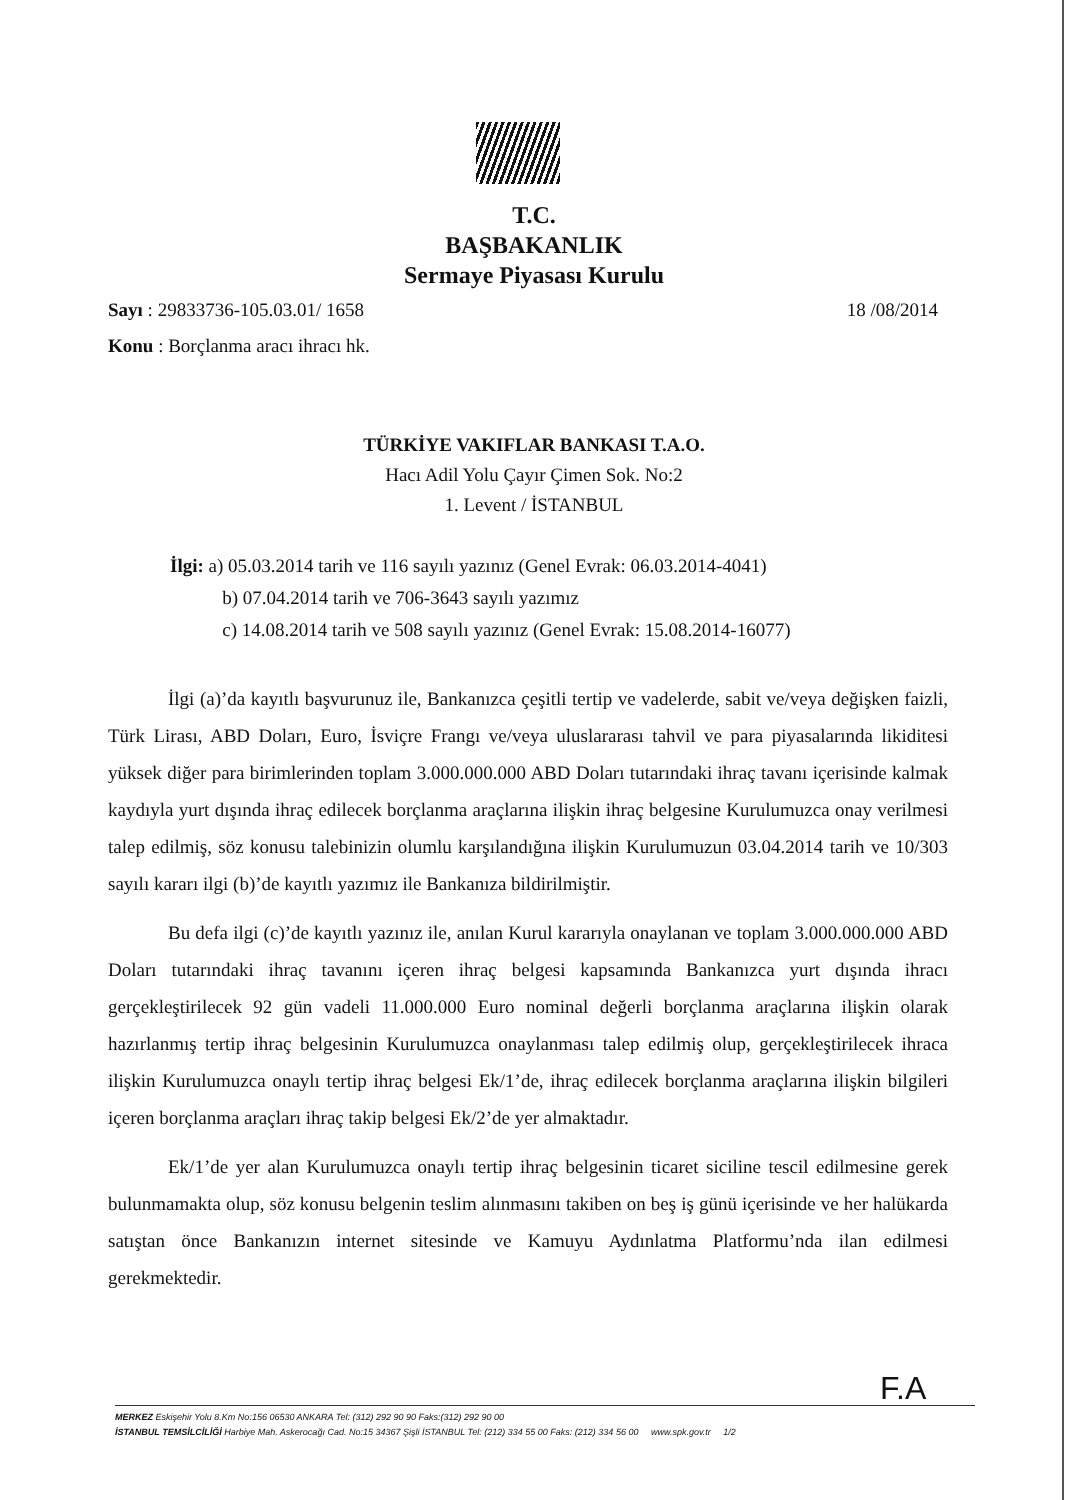T.C.
BAŞBAKANLIK
Sermaye Piyasası Kurulu
18 /08/2014 Sayı : 29833736-105.03.01/ 1658
Konu : Borçlanma aracı ihracı hk.
TÜRKİYE VAKIFLAR BANKASI T.A.O.
Hacı Adil Yolu Çayır Çimen Sok. No:2
1. Levent / İSTANBUL
İlgi: a) 05.03.2014 tarih ve 116 sayılı yazınız (Genel Evrak: 06.03.2014-4041)
b) 07.04.2014 tarih ve 706-3643 sayılı yazımız
c) 14.08.2014 tarih ve 508 sayılı yazınız (Genel Evrak: 15.08.2014-16077)
İlgi (a)’da kayıtlı başvurunuz ile, Bankanızca çeşitli tertip ve vadelerde, sabit ve/veya değişken faizli, Türk Lirası, ABD Doları, Euro, İsviçre Frangı ve/veya uluslararası tahvil ve para piyasalarında likiditesi yüksek diğer para birimlerinden toplam 3.000.000.000 ABD Doları tutarındaki ihraç tavanı içerisinde kalmak kaydıyla yurt dışında ihraç edilecek borçlanma araçlarına ilişkin ihraç belgesine Kurulumuzca onay verilmesi talep edilmiş, söz konusu talebinizin olumlu karşılandığına ilişkin Kurulumuzun 03.04.2014 tarih ve 10/303 sayılı kararı ilgi (b)’de kayıtlı yazımız ile Bankanıza bildirilmiştir.
Bu defa ilgi (c)’de kayıtlı yazınız ile, anılan Kurul kararıyla onaylanan ve toplam 3.000.000.000 ABD Doları tutarındaki ihraç tavanını içeren ihraç belgesi kapsamında Bankanızca yurt dışında ihracı gerçekleştirilecek 92 gün vadeli 11.000.000 Euro nominal değerli borçlanma araçlarına ilişkin olarak hazırlanmış tertip ihraç belgesinin Kurulumuzca onaylanması talep edilmiş olup, gerçekleştirilecek ihraca ilişkin Kurulumuzca onaylı tertip ihraç belgesi Ek/1’de, ihraç edilecek borçlanma araçlarına ilişkin bilgileri içeren borçlanma araçları ihraç takip belgesi Ek/2’de yer almaktadır.
Ek/1’de yer alan Kurulumuzca onaylı tertip ihraç belgesinin ticaret siciline tescil edilmesine gerek bulunmamakta olup, söz konusu belgenin teslim alınmasını takiben on beş iş günü içerisinde ve her halükarda satıştan önce Bankanızın internet sitesinde ve Kamuyu Aydınlatma Platformu’nda ilan edilmesi gerekmektedir.
F.A
MERKEZ Eskişehir Yolu 8.Km No:156 06530 ANKARA Tel: (312) 292 90 90 Faks:(312) 292 90 00
İSTANBUL TEMSİLCİLİĞİ Harbiye Mah. Askerocağı Cad. No:15 34367 Şişli İSTANBUL Tel: (212) 334 55 00 Faks: (212) 334 56 00 www.spk.gov.tr 1/2